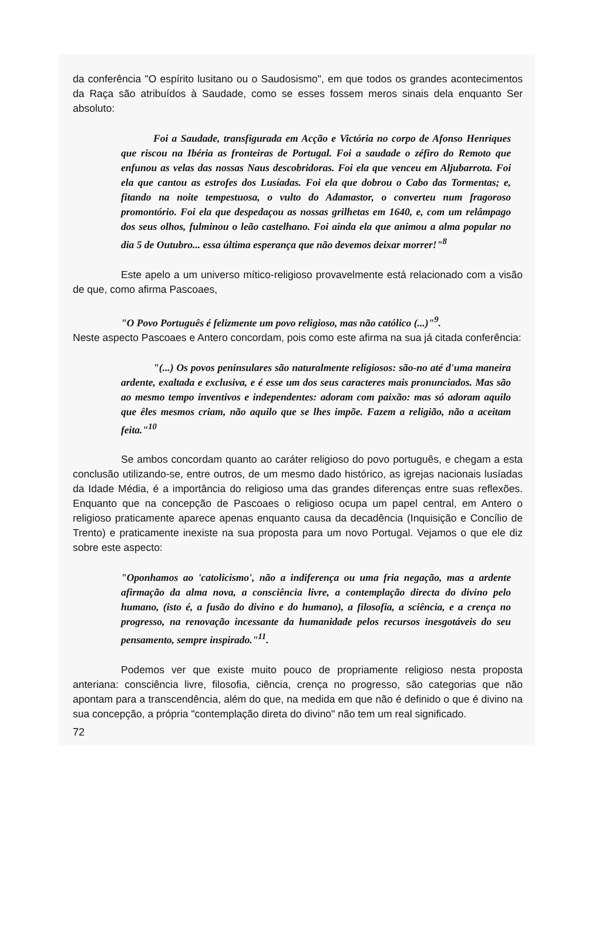da conferência "O espírito lusitano ou o Saudosismo", em que todos os grandes acontecimentos da Raça são atribuídos à Saudade, como se esses fossem meros sinais dela enquanto Ser absoluto:
Foi a Saudade, transfigurada em Acção e Victória no corpo de Afonso Henriques que riscou na Ibéria as fronteiras de Portugal. Foi a saudade o zéfiro do Remoto que enfunou as velas das nossas Naus descobridoras. Foi ela que venceu em Aljubarrota. Foi ela que cantou as estrofes dos Lusíadas. Foi ela que dobrou o Cabo das Tormentas; e, fitando na noite tempestuosa, o vulto do Adamastor, o converteu num fragoroso promontório. Foi ela que despedaçou as nossas grilhetas em 1640, e, com um relâmpago dos seus olhos, fulminou o leão castelhano. Foi ainda ela que animou a alma popular no dia 5 de Outubro... essa última esperança que não devemos deixar morrer!"<sup>8</sup>
Este apelo a um universo mítico-religioso provavelmente está relacionado com a visão de que, como afirma Pascoaes,
"O Povo Português é felizmente um povo religioso, mas não católico (...)"<sup>9</sup>.
Neste aspecto Pascoaes e Antero concordam, pois como este afirma na sua já citada conferência:
"(...) Os povos peninsulares são naturalmente religiosos: são-no até d'uma maneira ardente, exaltada e exclusiva, e é esse um dos seus caracteres mais pronunciados. Mas são ao mesmo tempo inventivos e independentes: adoram com paixão: mas só adoram aquilo que êles mesmos criam, não aquilo que se lhes impõe. Fazem a religião, não a aceitam feita."<sup>10</sup>
Se ambos concordam quanto ao caráter religioso do povo português, e chegam a esta conclusão utilizando-se, entre outros, de um mesmo dado histórico, as igrejas nacionais lusíadas da Idade Média, é a importância do religioso uma das grandes diferenças entre suas reflexões. Enquanto que na concepção de Pascoaes o religioso ocupa um papel central, em Antero o religioso praticamente aparece apenas enquanto causa da decadência (Inquisição e Concílio de Trento) e praticamente inexiste na sua proposta para um novo Portugal. Vejamos o que ele diz sobre este aspecto:
"Oponhamos ao 'catolicismo', não a indiferença ou uma fria negação, mas a ardente afirmação da alma nova, a consciência livre, a contemplação directa do divino pelo humano, (isto é, a fusão do divino e do humano), a filosofia, a sciência, e a crença no progresso, na renovação incessante da humanidade pelos recursos inesgotáveis do seu pensamento, sempre inspirado."<sup>11</sup>.
Podemos ver que existe muito pouco de propriamente religioso nesta proposta anteriana: consciência livre, filosofia, ciência, crença no progresso, são categorias que não apontam para a transcendência, além do que, na medida em que não é definido o que é divino na sua concepção, a própria "contemplação direta do divino" não tem um real significado.
72